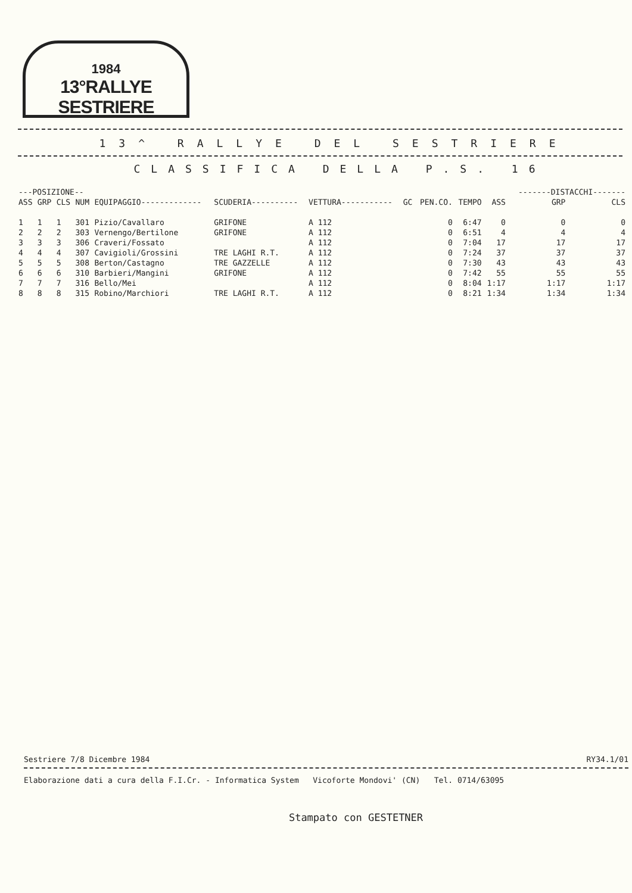1984
13°RALLYE SESTRIERE
13^ RALLYE DEL SESTRIERE
CLASSIFICA DELLA P.S. 16
| ---POSIZIONE-- | | | | | | | | | | | -------DISTACCHI------- | |
| --- | --- | --- | --- | --- | --- | --- | --- | --- | --- | --- | --- | --- |
| ASS | GRP | CLS | NUM | EQUIPAGGIO------------- | SCUDERIA---------- | VETTURA----------- | GC | PEN.CO. | TEMPO | ASS | GRP | CLS |
| 1 | 1 | 1 | 301 | Pizio/Cavallaro | GRIFONE | A 112 | | 0 | 6:47 | 0 | 0 | 0 |
| 2 | 2 | 2 | 303 | Vernengo/Bertilone | GRIFONE | A 112 | | 0 | 6:51 | 4 | 4 | 4 |
| 3 | 3 | 3 | 306 | Craveri/Fossato | | A 112 | | 0 | 7:04 | 17 | 17 | 17 |
| 4 | 4 | 4 | 307 | Cavigioli/Grossini | TRE LAGHI R.T. | A 112 | | 0 | 7:24 | 37 | 37 | 37 |
| 5 | 5 | 5 | 308 | Berton/Castagno | TRE GAZZELLE | A 112 | | 0 | 7:30 | 43 | 43 | 43 |
| 6 | 6 | 6 | 310 | Barbieri/Mangini | GRIFONE | A 112 | | 0 | 7:42 | 55 | 55 | 55 |
| 7 | 7 | 7 | 316 | Bello/Mei | | A 112 | | 0 | 8:04 | 1:17 | 1:17 | 1:17 |
| 8 | 8 | 8 | 315 | Robino/Marchiori | TRE LAGHI R.T. | A 112 | | 0 | 8:21 | 1:34 | 1:34 | 1:34 |
Sestriere 7/8 Dicembre 1984 RY34.1/01
Elaborazione dati a cura della F.I.Cr. - Informatica System Vicoforte Mondovi' (CN) Tel. 0714/63095
Stampato con GESTETNER